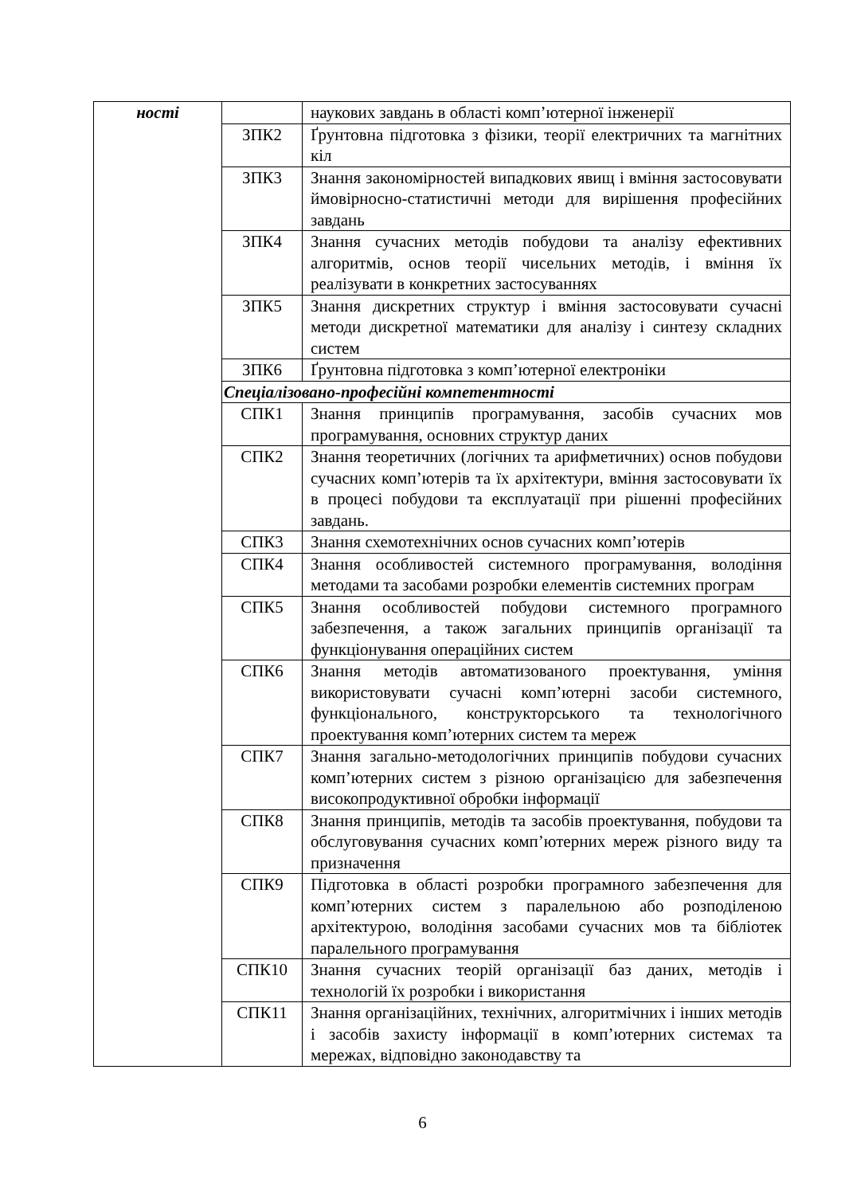| ності | | наукових завдань в області комп’ютерної інженерії |
| | ЗПК2 | Ґрунтовна підготовка з фізики, теорії електричних та магнітних кіл |
| | ЗПК3 | Знання закономірностей випадкових явищ і вміння застосовувати ймовірносно-статистичні методи для вирішення професійних завдань |
| | ЗПК4 | Знання сучасних методів побудови та аналізу ефективних алгоритмів, основ теорії чисельних методів, і вміння їх реалізувати в конкретних застосуваннях |
| | ЗПК5 | Знання дискретних структур і вміння застосовувати сучасні методи дискретної математики для аналізу і синтезу складних систем |
| | ЗПК6 | Ґрунтовна підготовка з комп’ютерної електроніки |
| | Спеціалізовано-професійні компетентності | |
| | СПК1 | Знання принципів програмування, засобів сучасних мов програмування, основних структур даних |
| | СПК2 | Знання теоретичних (логічних та арифметичних) основ побудови сучасних комп’ютерів та їх архітектури, вміння застосовувати їх в процесі побудови та експлуатації при рішенні професійних завдань. |
| | СПК3 | Знання схемотехнічних основ сучасних комп’ютерів |
| | СПК4 | Знання особливостей системного програмування, володіння методами та засобами розробки елементів системних програм |
| | СПК5 | Знання особливостей побудови системного програмного забезпечення, а також загальних принципів організації та функціонування операційних систем |
| | СПК6 | Знання методів автоматизованого проектування, уміння використовувати сучасні комп’ютерні засоби системного, функціонального, конструкторського та технологічного проектування комп’ютерних систем та мереж |
| | СПК7 | Знання загально-методологічних принципів побудови сучасних комп’ютерних систем з різною організацією для забезпечення високопродуктивної обробки інформації |
| | СПК8 | Знання принципів, методів та засобів проектування, побудови та обслуговування сучасних комп’ютерних мереж різного виду та призначення |
| | СПК9 | Підготовка в області розробки програмного забезпечення для комп’ютерних систем з паралельною або розподіленою архітектурою, володіння засобами сучасних мов та бібліотек паралельного програмування |
| | СПК10 | Знання сучасних теорій організації баз даних, методів і технологій їх розробки і використання |
| | СПК11 | Знання організаційних, технічних, алгоритмічних і інших методів і засобів захисту інформації в комп’ютерних системах та мережах, відповідно законодавству та |
6